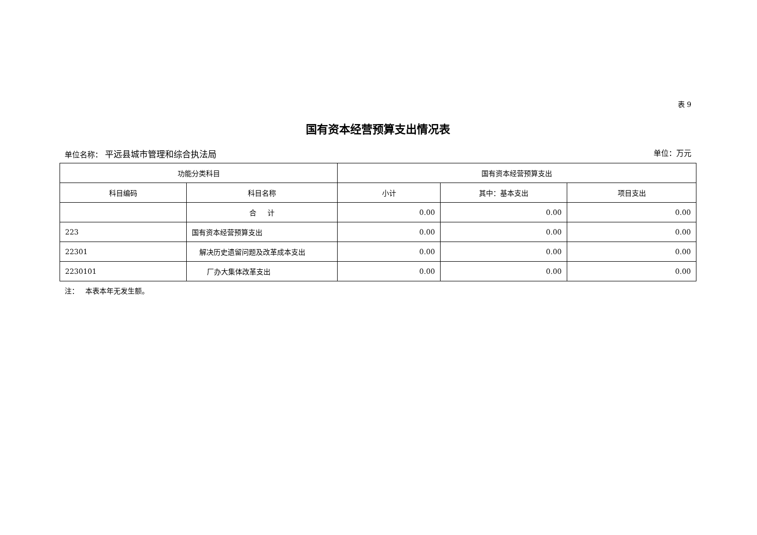表 9
国有资本经营预算支出情况表
单位名称： 平远县城市管理和综合执法局 单位：万元
| 功能分类科目 | | 国有资本经营预算支出 | | |
| --- | --- | --- | --- | --- |
| 科目编码 | 科目名称 | 小计 | 其中：基本支出 | 项目支出 |
| | 合 计 | 0.00 | 0.00 | 0.00 |
| 223 | 国有资本经营预算支出 | 0.00 | 0.00 | 0.00 |
| 22301 | 解决历史遗留问题及改革成本支出 | 0.00 | 0.00 | 0.00 |
| 2230101 | 厂办大集体改革支出 | 0.00 | 0.00 | 0.00 |
注： 本表本年无发生额。